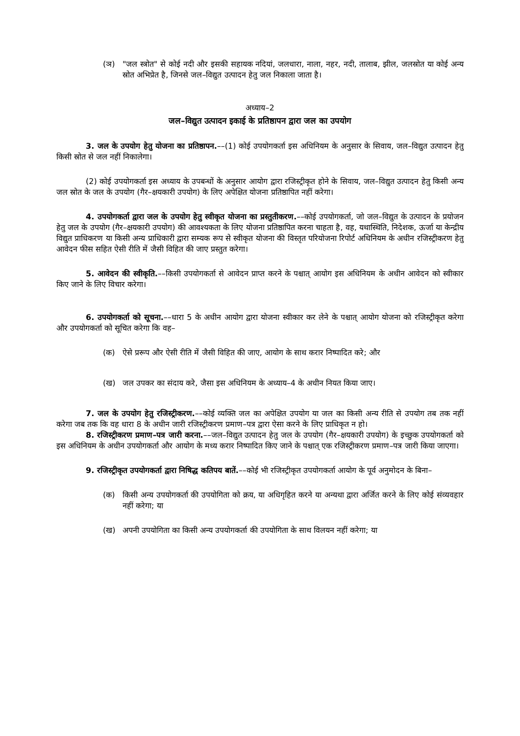(ञ) "जल स्त्रोत" से कोई नदी और इसकी सहायक नदियां, जलधारा, नाला, नहर, नदी, तालाब, झील, जलस्रोत या कोई अन्य स्रोत अभिप्रेत है, जिनसे जल–विद्युत उत्पादन हेतु जल निकाला जाता है।
अध्याय–2
जल–विद्युत उत्पादन इकाई के प्रतिष्ठापन द्वारा जल का उपयोग
3. जल के उपयोग हेतु योजना का प्रतिष्ठापन.––(1) कोई उपयोगकर्ता इस अधिनियम के अनुसार के सिवाय, जल–विद्युत उत्पादन हेतु किसी स्रोत से जल नहीं निकालेगा।
(2) कोई उपयोगकर्ता इस अध्याय के उपबन्धों के अनुसार आयोग द्वारा रजिस्ट्रीकृत होने के सिवाय, जल–विद्युत उत्पादन हेतु किसी अन्य जल स्रोत के जल के उपयोग (गैर–क्षयकारी उपयोग) के लिए अपेक्षित योजना प्रतिष्ठापित नहीं करेगा।
4. उपयोगकर्ता द्वारा जल के उपयोग हेतु स्वीकृत योजना का प्रस्तुतीकरण.––कोई उपयोगकर्ता, जो जल–विद्युत के उत्पादन के प्रयोजन हेतु जल के उपयोग (गैर–क्षयकारी उपयोग) की आवश्यकता के लिए योजना प्रतिष्ठापित करना चाहता है, वह, यथास्थिति, निदेशक, ऊर्जा या केन्द्रीय विद्युत प्राधिकरण या किसी अन्य प्राधिकारी द्वारा सम्यक रूप से स्वीकृत योजना की विस्तृत परियोजना रिपोर्ट अधिनियम के अधीन रजिस्ट्रीकरण हेतु आवेदन फीस सहित ऐसी रीति में जैसी विहित की जाए प्रस्तुत करेगा।
5. आवेदन की स्वीकृति.––किसी उपयोगकर्ता से आवेदन प्राप्त करने के पश्चात् आयोग इस अधिनियम के अधीन आवेदन को स्वीकार किए जाने के लिए विचार करेगा।
6. उपयोगकर्ता को सूचना.––धारा 5 के अधीन आयोग द्वारा योजना स्वीकार कर लेने के पश्चात् आयोग योजना को रजिस्ट्रीकृत करेगा और उपयोगकर्ता को सूचित करेगा कि वह–
(क) ऐसे प्ररूप और ऐसी रीति में जैसी विहित की जाए, आयोग के साथ करार निष्पादित करे; और
(ख) जल उपकर का संदाय करे, जैसा इस अधिनियम के अध्याय–4 के अधीन नियत किया जाए।
7. जल के उपयोग हेतु रजिस्ट्रीकरण.––कोई व्यक्ति जल का अपेक्षित उपयोग या जल का किसी अन्य रीति से उपयोग तब तक नहीं करेगा जब तक कि वह धारा 8 के अधीन जारी रजिस्ट्रीकरण प्रमाण–पत्र द्वारा ऐसा करने के लिए प्राधिकृत न हो।
8. रजिस्ट्रीकरण प्रमाण–पत्र जारी करना.––जल–विद्युत उत्पादन हेतु जल के उपयोग (गैर–क्षयकारी उपयोग) के इच्छुक उपयोगकर्ता को इस अधिनियम के अधीन उपयोगकर्ता और आयोग के मध्य करार निष्पादित किए जाने के पश्चात् एक रजिस्ट्रीकरण प्रमाण–पत्र जारी किया जाएगा।
9. रजिस्ट्रीकृत उपयोगकर्ता द्वारा निषिद्ध कतिपय बातें.––कोई भी रजिस्ट्रीकृत उपयोगकर्ता आयोग के पूर्व अनुमोदन के बिना–
(क) किसी अन्य उपयोगकर्ता की उपयोगिता को क्रय, या अधिगृहित करने या अन्यथा द्वारा अर्जित करने के लिए कोई संव्यवहार नहीं करेगा; या
(ख) अपनी उपयोगिता का किसी अन्य उपयोगकर्ता की उपयोगिता के साथ विलयन नहीं करेगा; या